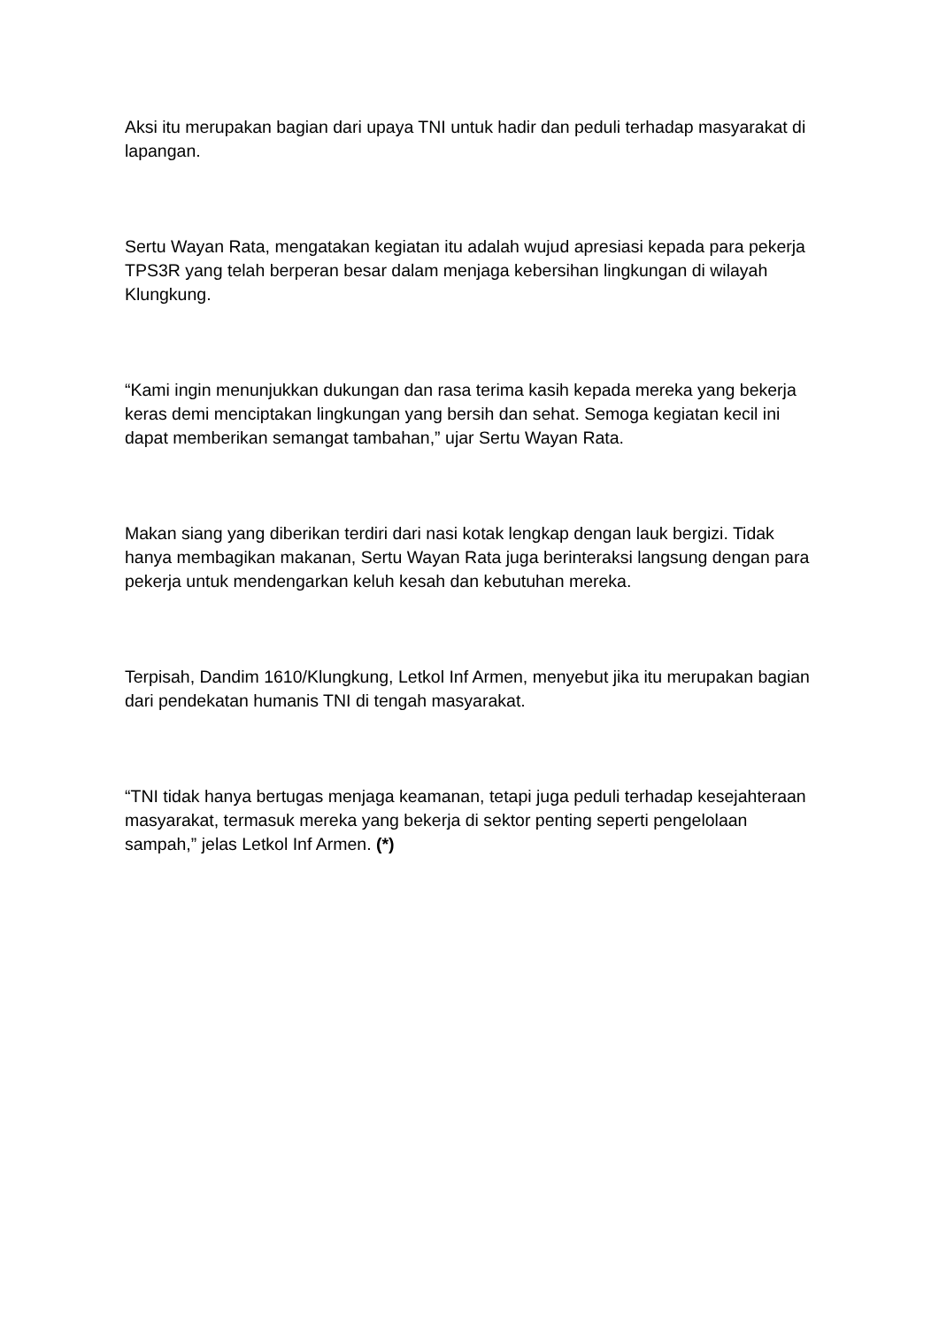Aksi itu merupakan bagian dari upaya TNI untuk hadir dan peduli terhadap masyarakat di lapangan.
Sertu Wayan Rata, mengatakan kegiatan itu adalah wujud apresiasi kepada para pekerja TPS3R yang telah berperan besar dalam menjaga kebersihan lingkungan di wilayah Klungkung.
“Kami ingin menunjukkan dukungan dan rasa terima kasih kepada mereka yang bekerja keras demi menciptakan lingkungan yang bersih dan sehat. Semoga kegiatan kecil ini dapat memberikan semangat tambahan,” ujar Sertu Wayan Rata.
Makan siang yang diberikan terdiri dari nasi kotak lengkap dengan lauk bergizi. Tidak hanya membagikan makanan, Sertu Wayan Rata juga berinteraksi langsung dengan para pekerja untuk mendengarkan keluh kesah dan kebutuhan mereka.
Terpisah, Dandim 1610/Klungkung, Letkol Inf Armen, menyebut jika itu merupakan bagian dari pendekatan humanis TNI di tengah masyarakat.
“TNI tidak hanya bertugas menjaga keamanan, tetapi juga peduli terhadap kesejahteraan masyarakat, termasuk mereka yang bekerja di sektor penting seperti pengelolaan sampah,” jelas Letkol Inf Armen. (*)